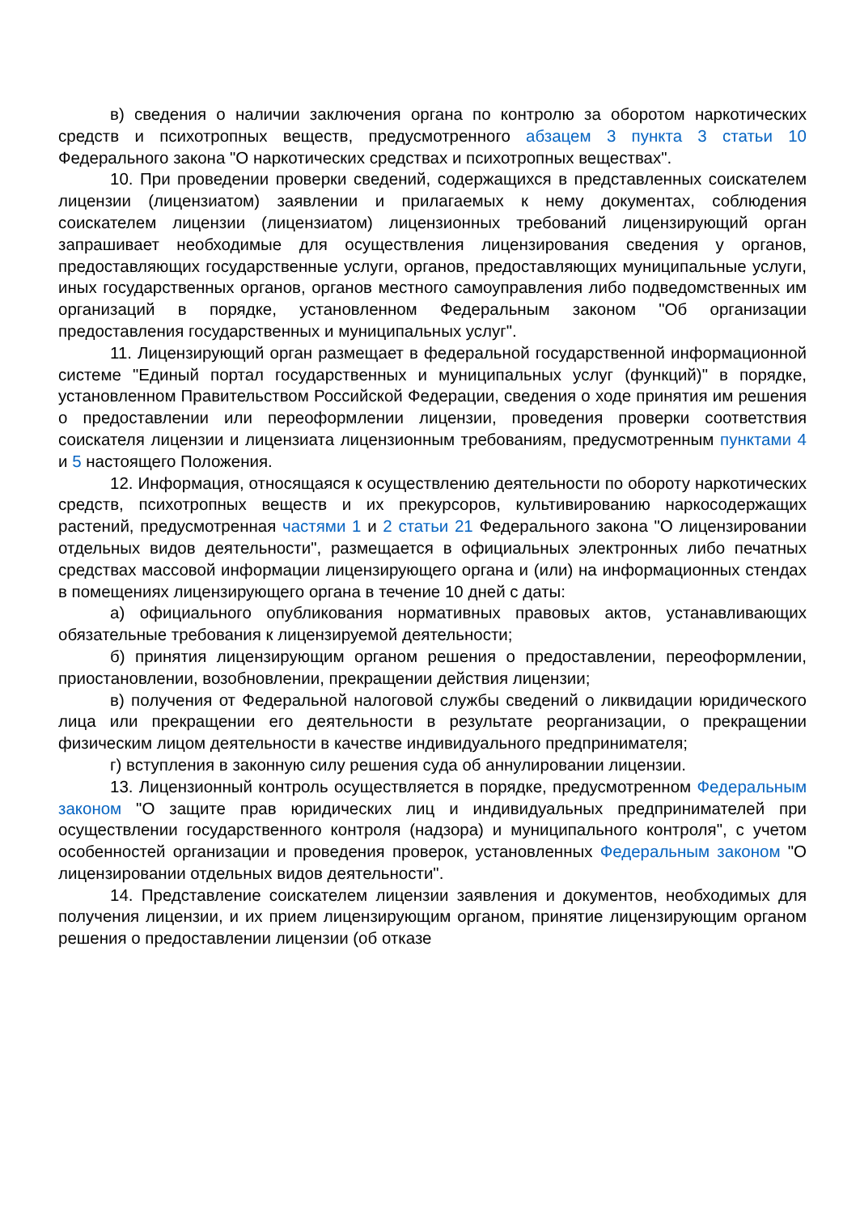в) сведения о наличии заключения органа по контролю за оборотом наркотических средств и психотропных веществ, предусмотренного абзацем 3 пункта 3 статьи 10 Федерального закона "О наркотических средствах и психотропных веществах".
10. При проведении проверки сведений, содержащихся в представленных соискателем лицензии (лицензиатом) заявлении и прилагаемых к нему документах, соблюдения соискателем лицензии (лицензиатом) лицензионных требований лицензирующий орган запрашивает необходимые для осуществления лицензирования сведения у органов, предоставляющих государственные услуги, органов, предоставляющих муниципальные услуги, иных государственных органов, органов местного самоуправления либо подведомственных им организаций в порядке, установленном Федеральным законом "Об организации предоставления государственных и муниципальных услуг".
11. Лицензирующий орган размещает в федеральной государственной информационной системе "Единый портал государственных и муниципальных услуг (функций)" в порядке, установленном Правительством Российской Федерации, сведения о ходе принятия им решения о предоставлении или переоформлении лицензии, проведения проверки соответствия соискателя лицензии и лицензиата лицензионным требованиям, предусмотренным пунктами 4 и 5 настоящего Положения.
12. Информация, относящаяся к осуществлению деятельности по обороту наркотических средств, психотропных веществ и их прекурсоров, культивированию наркосодержащих растений, предусмотренная частями 1 и 2 статьи 21 Федерального закона "О лицензировании отдельных видов деятельности", размещается в официальных электронных либо печатных средствах массовой информации лицензирующего органа и (или) на информационных стендах в помещениях лицензирующего органа в течение 10 дней с даты:
а) официального опубликования нормативных правовых актов, устанавливающих обязательные требования к лицензируемой деятельности;
б) принятия лицензирующим органом решения о предоставлении, переоформлении, приостановлении, возобновлении, прекращении действия лицензии;
в) получения от Федеральной налоговой службы сведений о ликвидации юридического лица или прекращении его деятельности в результате реорганизации, о прекращении физическим лицом деятельности в качестве индивидуального предпринимателя;
г) вступления в законную силу решения суда об аннулировании лицензии.
13. Лицензионный контроль осуществляется в порядке, предусмотренном Федеральным законом "О защите прав юридических лиц и индивидуальных предпринимателей при осуществлении государственного контроля (надзора) и муниципального контроля", с учетом особенностей организации и проведения проверок, установленных Федеральным законом "О лицензировании отдельных видов деятельности".
14. Представление соискателем лицензии заявления и документов, необходимых для получения лицензии, и их прием лицензирующим органом, принятие лицензирующим органом решения о предоставлении лицензии (об отказе